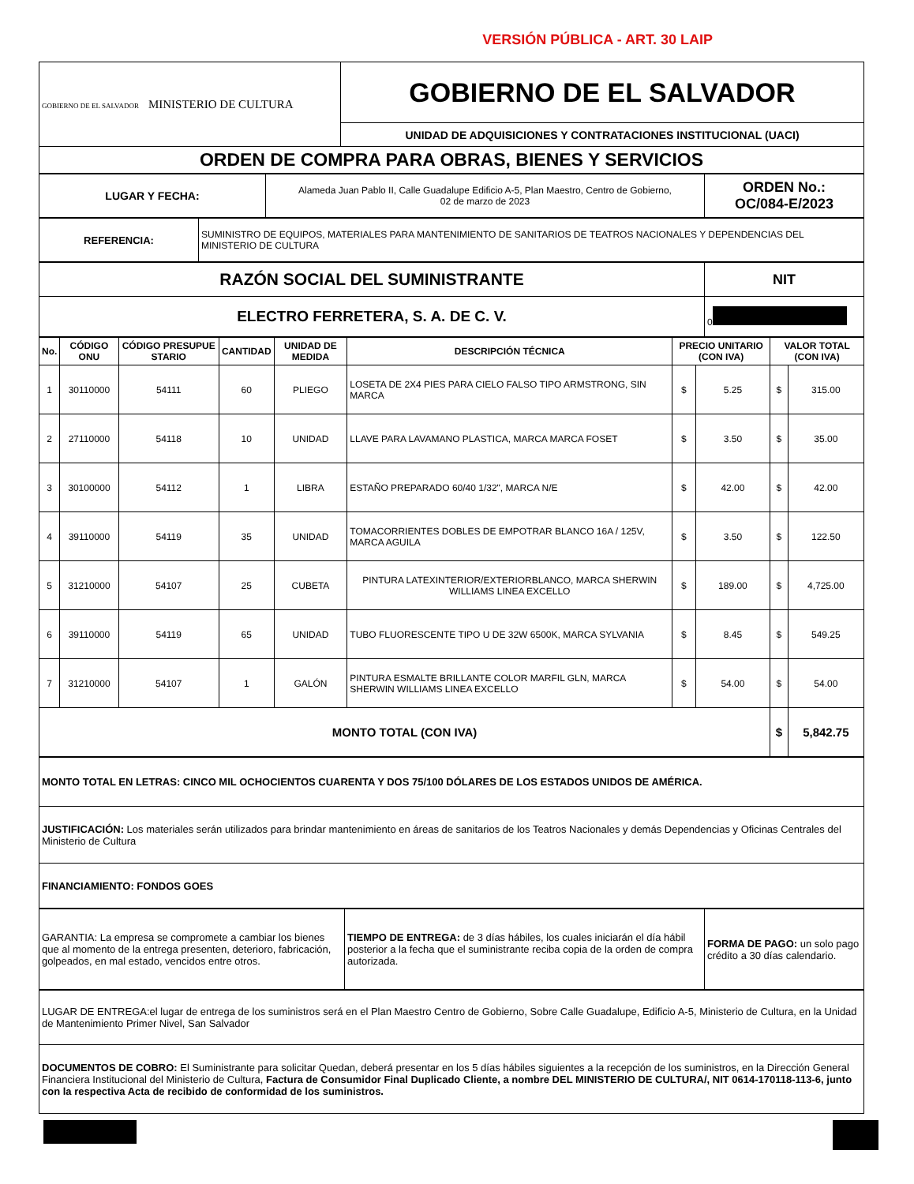VERSIÓN PÚBLICA - ART. 30 LAIP
| GOBIERNO DE EL SALVADOR MINISTERIO DE CULTURA | GOBIERNO DE EL SALVADOR |
| | UNIDAD DE ADQUISICIONES Y CONTRATACIONES INSTITUCIONAL (UACI) |
| ORDEN DE COMPRA PARA OBRAS, BIENES Y SERVICIOS | |
| LUGAR Y FECHA: | Alameda Juan Pablo II, Calle Guadalupe Edificio A-5, Plan Maestro, Centro de Gobierno, 02 de marzo de 2023 | ORDEN No.: OC/084-E/2023 |
| REFERENCIA: | SUMINISTRO DE EQUIPOS, MATERIALES PARA MANTENIMIENTO DE SANITARIOS DE TEATROS NACIONALES Y DEPENDENCIAS DEL MINISTERIO DE CULTURA |
| RAZÓN SOCIAL DEL SUMINISTRANTE | NIT |
| ELECTRO FERRETERA, S. A. DE C. V. | 0 |
| No. | CÓDIGO ONU | CÓDIGO PRESUPUE STARIO | CANTIDAD | UNIDAD DE MEDIDA | DESCRIPCIÓN TÉCNICA | PRECIO UNITARIO (CON IVA) | | VALOR TOTAL (CON IVA) | |
| --- | --- | --- | --- | --- | --- | --- | --- | --- | --- |
| 1 | 30110000 | 54111 | 60 | PLIEGO | LOSETA DE 2X4 PIES PARA CIELO FALSO TIPO ARMSTRONG, SIN MARCA | $ | 5.25 | $ | 315.00 |
| 2 | 27110000 | 54118 | 10 | UNIDAD | LLAVE PARA LAVAMANO PLASTICA, MARCA MARCA FOSET | $ | 3.50 | $ | 35.00 |
| 3 | 30100000 | 54112 | 1 | LIBRA | ESTAÑO PREPARADO 60/40 1/32", MARCA N/E | $ | 42.00 | $ | 42.00 |
| 4 | 39110000 | 54119 | 35 | UNIDAD | TOMACORRIENTES DOBLES DE EMPOTRAR BLANCO 16A / 125V, MARCA AGUILA | $ | 3.50 | $ | 122.50 |
| 5 | 31210000 | 54107 | 25 | CUBETA | PINTURA LATEXINTERIOR/EXTERIORBLANCO, MARCA SHERWIN WILLIAMS LINEA EXCELLO | $ | 189.00 | $ | 4,725.00 |
| 6 | 39110000 | 54119 | 65 | UNIDAD | TUBO FLUORESCENTE TIPO U DE 32W 6500K, MARCA SYLVANIA | $ | 8.45 | $ | 549.25 |
| 7 | 31210000 | 54107 | 1 | GALÓN | PINTURA ESMALTE BRILLANTE COLOR MARFIL GLN, MARCA SHERWIN WILLIAMS LINEA EXCELLO | $ | 54.00 | $ | 54.00 |
| MONTO TOTAL (CON IVA) | | | | | | | | $ | 5,842.75 |
| MONTO TOTAL EN LETRAS: CINCO MIL OCHOCIENTOS CUARENTA Y DOS 75/100 DÓLARES DE LOS ESTADOS UNIDOS DE AMÉRICA. |
| JUSTIFICACIÓN: Los materiales serán utilizados para brindar mantenimiento en áreas de sanitarios de los Teatros Nacionales y demás Dependencias y Oficinas Centrales del Ministerio de Cultura |
| FINANCIAMIENTO: FONDOS GOES |
| GARANTIA: La empresa se compromete a cambiar los bienes que al momento de la entrega presenten, deterioro, fabricación, golpeados, en mal estado, vencidos entre otros. | TIEMPO DE ENTREGA: de 3 días hábiles, los cuales iniciarán el día hábil posterior a la fecha que el suministrante reciba copia de la orden de compra autorizada. | FORMA DE PAGO: un solo pago crédito a 30 días calendario. |
| LUGAR DE ENTREGA:el lugar de entrega de los suministros será en el Plan Maestro Centro de Gobierno, Sobre Calle Guadalupe, Edificio A-5, Ministerio de Cultura, en la Unidad de Mantenimiento Primer Nivel, San Salvador |
| DOCUMENTOS DE COBRO: El Suministrante para solicitar Quedan, deberá presentar en los 5 días hábiles siguientes a la recepción de los suministros, en la Dirección General Financiera Institucional del Ministerio de Cultura, Factura de Consumidor Final Duplicado Cliente, a nombre DEL MINISTERIO DE CULTURA/, NIT 0614-170118-113-6, junto con la respectiva Acta de recibido de conformidad de los suministros. |